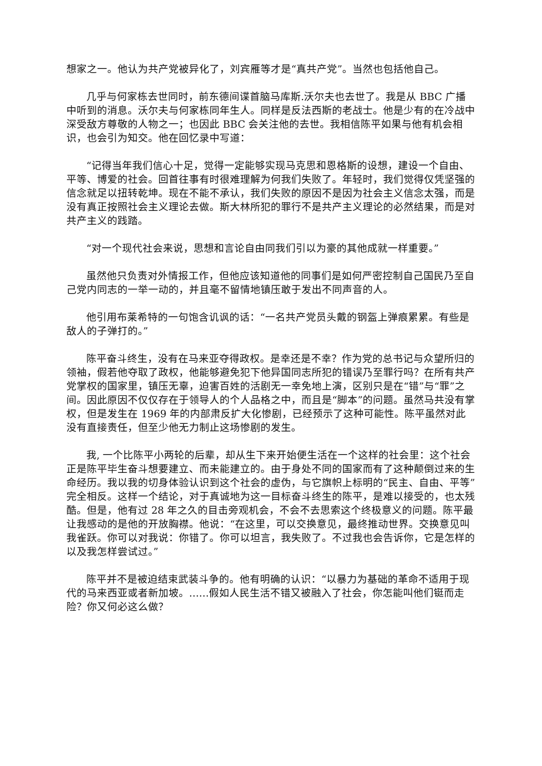想家之一。他认为共产党被异化了，刘宾雁等才是“真共产党”。当然也包括他自己。
几乎与何家栋去世同时，前东德间谍首脑马库斯.沃尔夫也去世了。我是从 BBC 广播中听到的消息。沃尔夫与何家栋同年生人。同样是反法西斯的老战士。他是少有的在冷战中深受敌方尊敬的人物之一；也因此 BBC 会关注他的去世。我相信陈平如果与他有机会相识，也会引为知交。他在回忆录中写道：
“记得当年我们信心十足，觉得一定能够实现马克思和恩格斯的设想，建设一个自由、平等、博爱的社会。回首往事有时很难理解为何我们失败了。年轻时，我们觉得仅凭坚强的信念就足以扭转乾坤。现在不能不承认，我们失败的原因不是因为社会主义信念太强，而是没有真正按照社会主义理论去做。斯大林所犯的罪行不是共产主义理论的必然结果，而是对共产主义的践踏。
“对一个现代社会来说，思想和言论自由同我们引以为豪的其他成就一样重要。”
虽然他只负责对外情报工作，但他应该知道他的同事们是如何严密控制自己国民乃至自己党内同志的一举一动的，并且毫不留情地镇压敢于发出不同声音的人。
他引用布莱希特的一句饱含讥讽的话：“一名共产党员头戴的钢盔上弹痕累累。有些是敌人的子弹打的。”
陈平奋斗终生，没有在马来亚夺得政权。是幸还是不幸？作为党的总书记与众望所归的领袖，假若他夺取了政权，他能够避免犯下他异国同志所犯的错误乃至罪行吗？在所有共产党掌权的国家里，镇压无辜，迫害百姓的活剧无一幸免地上演，区别只是在“错”与“罪”之间。因此原因不仅仅存在于领导人的个人品格之中，而且是“脚本”的问题。虽然马共没有掌权，但是发生在 1969 年的内部肃反扩大化惨剧，已经预示了这种可能性。陈平虽然对此没有直接责任，但至少他无力制止这场惨剧的发生。
我, 一个比陈平小两轮的后辈，却从生下来开始便生活在一个这样的社会里：这个社会正是陈平毕生奋斗想要建立、而未能建立的。由于身处不同的国家而有了这种颠倒过来的生命经历。我以我的切身体验认识到这个社会的虚伪，与它旗帜上标明的“民主、自由、平等”完全相反。这样一个结论，对于真诚地为这一目标奋斗终生的陈平，是难以接受的，也太残酷。但是，他有过 28 年之久的目击旁观机会，不会不去思索这个终极意义的问题。陈平最让我感动的是他的开放胸襟。他说：“在这里，可以交换意见，最终推动世界。交换意见叫我雀跃。你可以对我说：你错了。你可以坦言，我失败了。不过我也会告诉你，它是怎样的以及我怎样尝试过。”
陈平并不是被迫结束武装斗争的。他有明确的认识：“以暴力为基础的革命不适用于现代的马来西亚或者新加坡。……假如人民生活不错又被融入了社会，你怎能叫他们铤而走险？你又何必这么做？